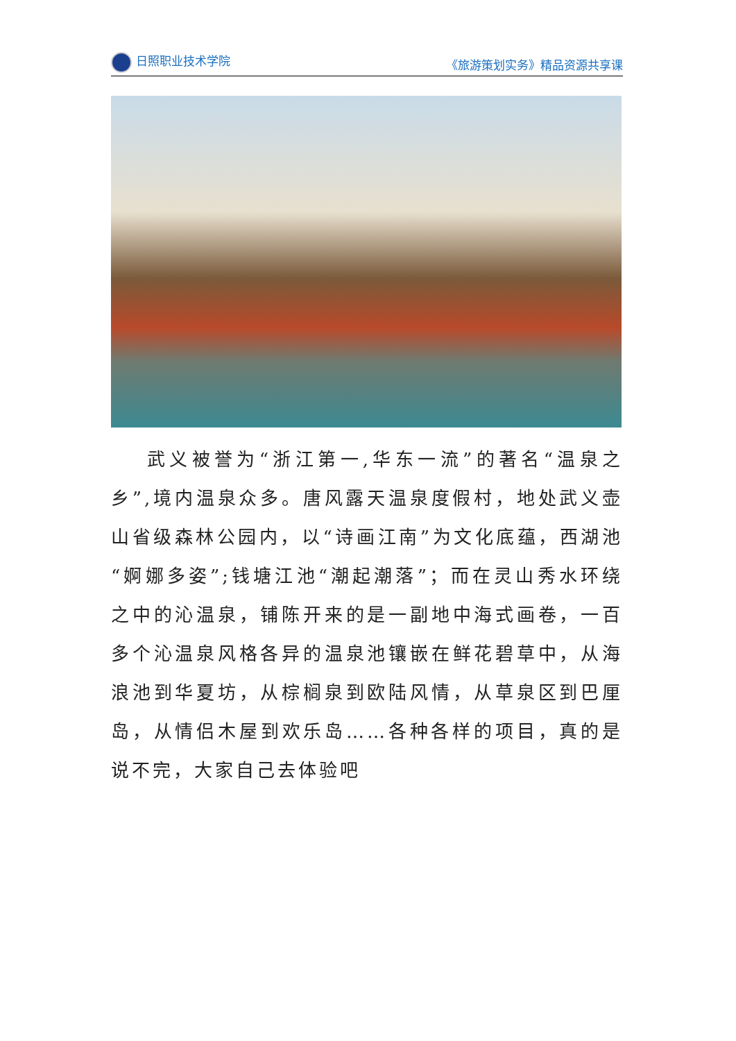日照职业技术学院 《旅游策划实务》精品资源共享课
武义被誉为“浙江第一,华东一流”的著名“温泉之乡”,境内温泉众多。唐风露天温泉度假村，地处武义壶山省级森林公园内，以“诗画江南”为文化底蕴，西湖池“婀娜多姿”;钱塘江池“潮起潮落”；而在灵山秀水环绕之中的沁温泉，铺陈开来的是一副地中海式画卷，一百多个沁温泉风格各异的温泉池镶嵌在鲜花碧草中，从海浪池到华夏坊，从棕榈泉到欧陆风情，从草泉区到巴厘岛，从情侣木屋到欢乐岛……各种各样的项目，真的是说不完，大家自己去体验吧